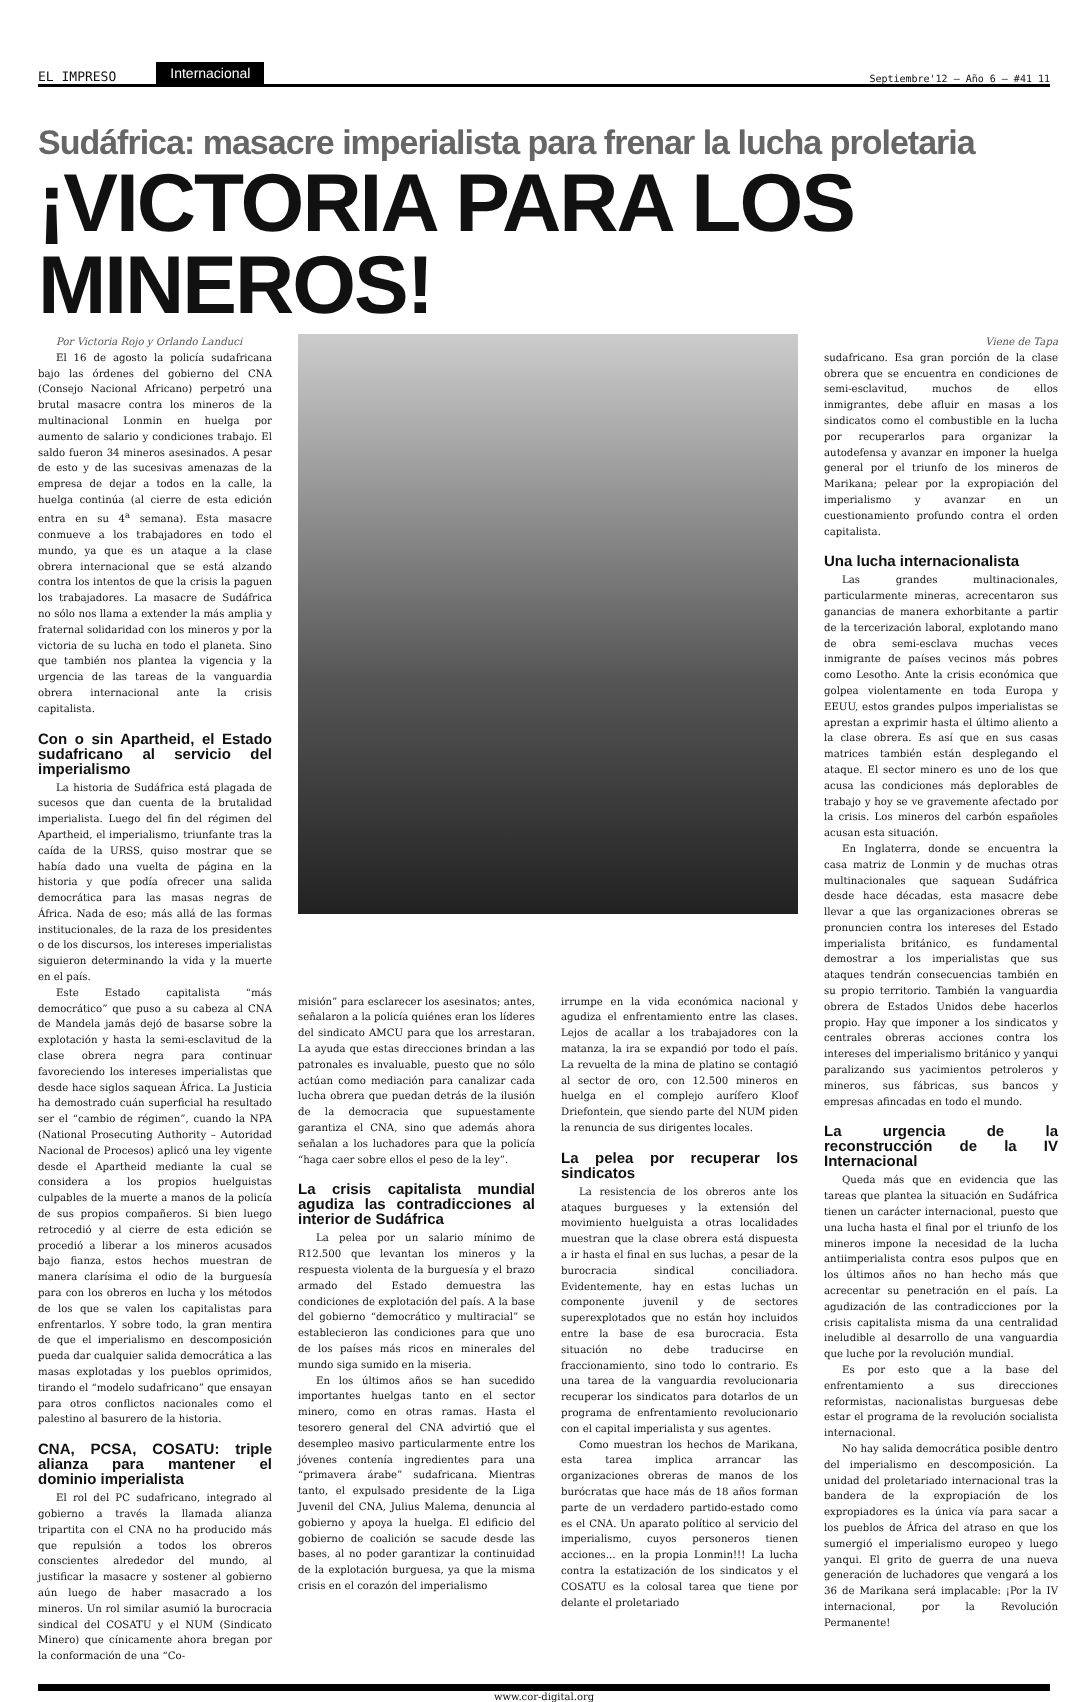EL IMPRESO Internacional Septiembre'12 – Año 6 – #41 11
Sudáfrica: masacre imperialista para frenar la lucha proletaria
¡VICTORIA PARA LOS MINEROS!
Por Victoria Rojo y Orlando Landuci
El 16 de agosto la policía sudafricana bajo las órdenes del gobierno del CNA (Consejo Nacional Africano) perpetró una brutal masacre contra los mineros de la multinacional Lonmin en huelga por aumento de salario y condiciones trabajo. El saldo fueron 34 mineros asesinados. A pesar de esto y de las sucesivas amenazas de la empresa de dejar a todos en la calle, la huelga continúa (al cierre de esta edición entra en su 4<sup>a</sup> semana). Esta masacre conmueve a los trabajadores en todo el mundo, ya que es un ataque a la clase obrera internacional que se está alzando contra los intentos de que la crisis la paguen los trabajadores. La masacre de Sudáfrica no sólo nos llama a extender la más amplia y fraternal solidaridad con los mineros y por la victoria de su lucha en todo el planeta. Sino que también nos plantea la vigencia y la urgencia de las tareas de la vanguardia obrera internacional ante la crisis capitalista.
Con o sin Apartheid, el Estado sudafricano al servicio del imperialismo
La historia de Sudáfrica está plagada de sucesos que dan cuenta de la brutalidad imperialista. Luego del fin del régimen del Apartheid, el imperialismo, triunfante tras la caída de la URSS, quiso mostrar que se había dado una vuelta de página en la historia y que podía ofrecer una salida democrática para las masas negras de África. Nada de eso; más allá de las formas institucionales, de la raza de los presidentes o de los discursos, los intereses imperialistas siguieron determinando la vida y la muerte en el país.
Este Estado capitalista “más democrático” que puso a su cabeza al CNA de Mandela jamás dejó de basarse sobre la explotación y hasta la semi-esclavitud de la clase obrera negra para continuar favoreciendo los intereses imperialistas que desde hace siglos saquean África. La Justicia ha demostrado cuán superficial ha resultado ser el “cambio de régimen”, cuando la NPA (National Prosecuting Authority – Autoridad Nacional de Procesos) aplicó una ley vigente desde el Apartheid mediante la cual se considera a los propios huelguistas culpables de la muerte a manos de la policía de sus propios compañeros. Si bien luego retrocedió y al cierre de esta edición se procedió a liberar a los mineros acusados bajo fianza, estos hechos muestran de manera clarísima el odio de la burguesía para con los obreros en lucha y los métodos de los que se valen los capitalistas para enfrentarlos. Y sobre todo, la gran mentira de que el imperialismo en descomposición pueda dar cualquier salida democrática a las masas explotadas y los pueblos oprimidos, tirando el “modelo sudafricano” que ensayan para otros conflictos nacionales como el palestino al basurero de la historia.
CNA, PCSA, COSATU: triple alianza para mantener el dominio imperialista
El rol del PC sudafricano, integrado al gobierno a través la llamada alianza tripartita con el CNA no ha producido más que repulsión a todos los obreros conscientes alrededor del mundo, al justificar la masacre y sostener al gobierno aún luego de haber masacrado a los mineros. Un rol similar asumió la burocracia sindical del COSATU y el NUM (Sindicato Minero) que cínicamente ahora bregan por la conformación de una “Co-
misión” para esclarecer los asesinatos; antes, señalaron a la policía quiénes eran los líderes del sindicato AMCU para que los arrestaran. La ayuda que estas direcciones brindan a las patronales es invaluable, puesto que no sólo actúan como mediación para canalizar cada lucha obrera que puedan detrás de la ilusión de la democracia que supuestamente garantiza el CNA, sino que además ahora señalan a los luchadores para que la policía “haga caer sobre ellos el peso de la ley”.
La crisis capitalista mundial agudiza las contradicciones al interior de Sudáfrica
La pelea por un salario mínimo de R12.500 que levantan los mineros y la respuesta violenta de la burguesía y el brazo armado del Estado demuestra las condiciones de explotación del país. A la base del gobierno “democrático y multiracial” se establecieron las condiciones para que uno de los países más ricos en minerales del mundo siga sumido en la miseria.
En los últimos años se han sucedido importantes huelgas tanto en el sector minero, como en otras ramas. Hasta el tesorero general del CNA advirtió que el desempleo masivo particularmente entre los jóvenes contenía ingredientes para una “primavera árabe” sudafricana. Mientras tanto, el expulsado presidente de la Liga Juvenil del CNA, Julius Malema, denuncia al gobierno y apoya la huelga. El edificio del gobierno de coalición se sacude desde las bases, al no poder garantizar la continuidad de la explotación burguesa, ya que la misma crisis en el corazón del imperialismo
irrumpe en la vida económica nacional y agudiza el enfrentamiento entre las clases. Lejos de acallar a los trabajadores con la matanza, la ira se expandió por todo el país. La revuelta de la mina de platino se contagió al sector de oro, con 12.500 mineros en huelga en el complejo aurífero Kloof Driefontein, que siendo parte del NUM piden la renuncia de sus dirigentes locales.
La pelea por recuperar los sindicatos
La resistencia de los obreros ante los ataques burgueses y la extensión del movimiento huelguista a otras localidades muestran que la clase obrera está dispuesta a ir hasta el final en sus luchas, a pesar de la burocracia sindical conciliadora. Evidentemente, hay en estas luchas un componente juvenil y de sectores superexplotados que no están hoy incluidos entre la base de esa burocracia. Esta situación no debe traducirse en fraccionamiento, sino todo lo contrario. Es una tarea de la vanguardia revolucionaria recuperar los sindicatos para dotarlos de un programa de enfrentamiento revolucionario con el capital imperialista y sus agentes.
Como muestran los hechos de Marikana, esta tarea implica arrancar las organizaciones obreras de manos de los burócratas que hace más de 18 años forman parte de un verdadero partido-estado como es el CNA. Un aparato político al servicio del imperialismo, cuyos personeros tienen acciones... en la propia Lonmin!!! La lucha contra la estatización de los sindicatos y el COSATU es la colosal tarea que tiene por delante el proletariado
Viene de Tapa
sudafricano. Esa gran porción de la clase obrera que se encuentra en condiciones de semi-esclavitud, muchos de ellos inmigrantes, debe afluir en masas a los sindicatos como el combustible en la lucha por recuperarlos para organizar la autodefensa y avanzar en imponer la huelga general por el triunfo de los mineros de Marikana; pelear por la expropiación del imperialismo y avanzar en un cuestionamiento profundo contra el orden capitalista.
Una lucha internacionalista
Las grandes multinacionales, particularmente mineras, acrecentaron sus ganancias de manera exhorbitante a partir de la tercerización laboral, explotando mano de obra semi-esclava muchas veces inmigrante de países vecinos más pobres como Lesotho. Ante la crisis económica que golpea violentamente en toda Europa y EEUU, estos grandes pulpos imperialistas se aprestan a exprimir hasta el último aliento a la clase obrera. Es así que en sus casas matrices también están desplegando el ataque. El sector minero es uno de los que acusa las condiciones más deplorables de trabajo y hoy se ve gravemente afectado por la crisis. Los mineros del carbón españoles acusan esta situación.
En Inglaterra, donde se encuentra la casa matriz de Lonmin y de muchas otras multinacionales que saquean Sudáfrica desde hace décadas, esta masacre debe llevar a que las organizaciones obreras se pronuncien contra los intereses del Estado imperialista británico, es fundamental demostrar a los imperialistas que sus ataques tendrán consecuencias también en su propio territorio. También la vanguardia obrera de Estados Unidos debe hacerlos propio. Hay que imponer a los sindicatos y centrales obreras acciones contra los intereses del imperialismo británico y yanqui paralizando sus yacimientos petroleros y mineros, sus fábricas, sus bancos y empresas afincadas en todo el mundo.
La urgencia de la reconstrucción de la IV Internacional
Queda más que en evidencia que las tareas que plantea la situación en Sudáfrica tienen un carácter internacional, puesto que una lucha hasta el final por el triunfo de los mineros impone la necesidad de la lucha antiimperialista contra esos pulpos que en los últimos años no han hecho más que acrecentar su penetración en el país. La agudización de las contradicciones por la crisis capitalista misma da una centralidad ineludible al desarrollo de una vanguardia que luche por la revolución mundial.
Es por esto que a la base del enfrentamiento a sus direcciones reformistas, nacionalistas burguesas debe estar el programa de la revolución socialista internacional.
No hay salida democrática posible dentro del imperialismo en descomposición. La unidad del proletariado internacional tras la bandera de la expropiación de los expropiadores es la única vía para sacar a los pueblos de África del atraso en que los sumergió el imperialismo europeo y luego yanqui. El grito de guerra de una nueva generación de luchadores que vengará a los 36 de Marikana será implacable: ¡Por la IV internacional, por la Revolución Permanente!
www.cor-digital.org